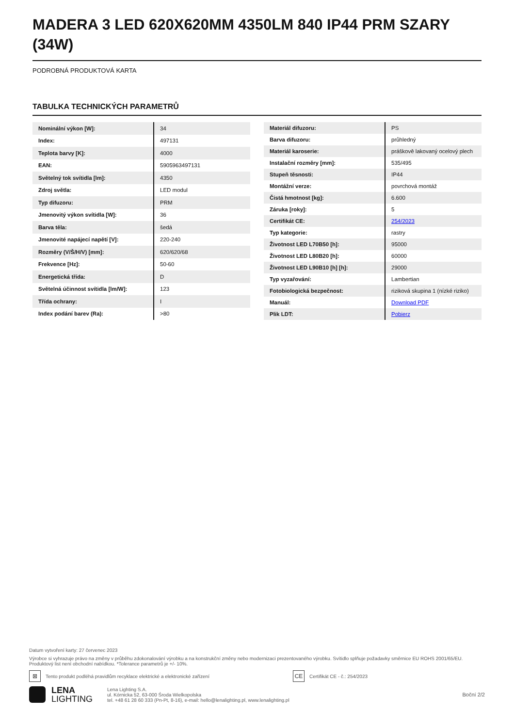MADERA 3 LED 620X620MM 4350LM 840 IP44 PRM SZARY (34W)
PODROBNÁ PRODUKTOVÁ KARTA
TABULKA TECHNICKÝCH PARAMETRŮ
| Nominální výkon [W]: | 34 |
| Index: | 497131 |
| Teplota barvy [K]: | 4000 |
| EAN: | 5905963497131 |
| Světelný tok svítidla [lm]: | 4350 |
| Zdroj světla: | LED modul |
| Typ difuzoru: | PRM |
| Jmenovitý výkon svítidla [W]: | 36 |
| Barva těla: | šedá |
| Jmenovité napájecí napětí [V]: | 220-240 |
| Rozměry (V/Š/H/V) [mm]: | 620/620/68 |
| Frekvence [Hz]: | 50-60 |
| Energetická třída: | D |
| Světelná účinnost svítidla [lm/W]: | 123 |
| Třída ochrany: | I |
| Index podání barev (Ra): | >80 |
| Materiál difuzoru: | PS |
| Barva difuzoru: | průhledný |
| Materiál karoserie: | práškově lakovaný ocelový plech |
| Instalační rozměry [mm]: | 535/495 |
| Stupeň těsnosti: | IP44 |
| Montážní verze: | povrchová montáž |
| Čistá hmotnost [kg]: | 6.600 |
| Záruka [roky]: | 5 |
| Certifikát CE: | 254/2023 |
| Typ kategorie: | rastry |
| Životnost LED L70B50 [h]: | 95000 |
| Životnost LED L80B20 [h]: | 60000 |
| Životnost LED L90B10 [h] [h]: | 29000 |
| Typ vyzařování: | Lambertian |
| Fotobiologická bezpečnost: | riziková skupina 1 (nízké riziko) |
| Manuál: | Download PDF |
| Plik LDT: | Pobierz |
Datum vytvoření karty: 27 červenec 2023
Výrobce si vyhrazuje právo na změny v průběhu zdokonalování výrobku a na konstrukční změny nebo modernizaci prezentovaného výrobku. Svítidlo splňuje požadavky směrnice EU ROHS 2001/65/EU. Produktový list není obchodní nabídkou. *Tolerance parametrů je +/- 10%.
⊠ Tento produkt podléhá pravidlům recyklace elektrické a elektronické zařízení CE Certifikát CE - č.: 254/2023
LENA
LIGHTING
Lena Lighting S.A.
ul. Kórnicka 52, 63-000 Środa Wielkopolska
tel. +48 61 28 60 333 (Pn-Pt, 8-16), e-mail: hello@lenalighting.pl, www.lenalighting.pl
Boční 2/2